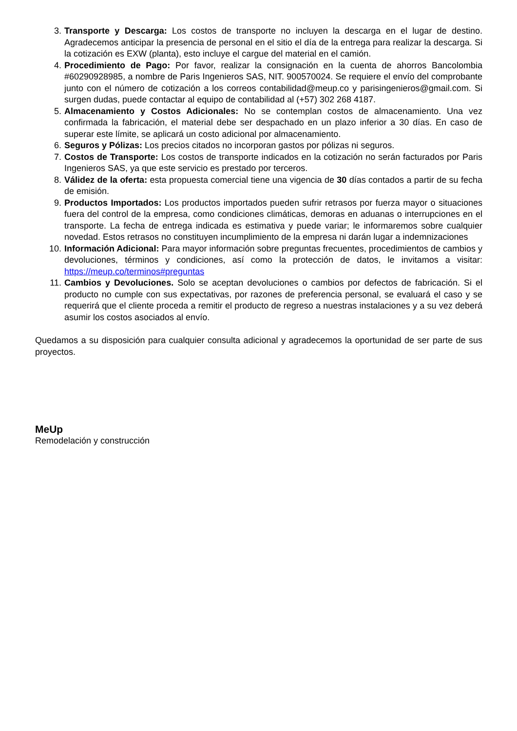3. Transporte y Descarga: Los costos de transporte no incluyen la descarga en el lugar de destino. Agradecemos anticipar la presencia de personal en el sitio el día de la entrega para realizar la descarga. Si la cotización es EXW (planta), esto incluye el cargue del material en el camión.
4. Procedimiento de Pago: Por favor, realizar la consignación en la cuenta de ahorros Bancolombia #60290928985, a nombre de Paris Ingenieros SAS, NIT. 900570024. Se requiere el envío del comprobante junto con el número de cotización a los correos contabilidad@meup.co y parisingenieros@gmail.com. Si surgen dudas, puede contactar al equipo de contabilidad al (+57) 302 268 4187.
5. Almacenamiento y Costos Adicionales: No se contemplan costos de almacenamiento. Una vez confirmada la fabricación, el material debe ser despachado en un plazo inferior a 30 días. En caso de superar este límite, se aplicará un costo adicional por almacenamiento.
6. Seguros y Pólizas: Los precios citados no incorporan gastos por pólizas ni seguros.
7. Costos de Transporte: Los costos de transporte indicados en la cotización no serán facturados por Paris Ingenieros SAS, ya que este servicio es prestado por terceros.
8. Válidez de la oferta: esta propuesta comercial tiene una vigencia de 30 días contados a partir de su fecha de emisión.
9. Productos Importados: Los productos importados pueden sufrir retrasos por fuerza mayor o situaciones fuera del control de la empresa, como condiciones climáticas, demoras en aduanas o interrupciones en el transporte. La fecha de entrega indicada es estimativa y puede variar; le informaremos sobre cualquier novedad. Estos retrasos no constituyen incumplimiento de la empresa ni darán lugar a indemnizaciones
10. Información Adicional: Para mayor información sobre preguntas frecuentes, procedimientos de cambios y devoluciones, términos y condiciones, así como la protección de datos, le invitamos a visitar: https://meup.co/terminos#preguntas
11. Cambios y Devoluciones. Solo se aceptan devoluciones o cambios por defectos de fabricación. Si el producto no cumple con sus expectativas, por razones de preferencia personal, se evaluará el caso y se requerirá que el cliente proceda a remitir el producto de regreso a nuestras instalaciones y a su vez deberá asumir los costos asociados al envío.
Quedamos a su disposición para cualquier consulta adicional y agradecemos la oportunidad de ser parte de sus proyectos.
MeUp
Remodelación y construcción